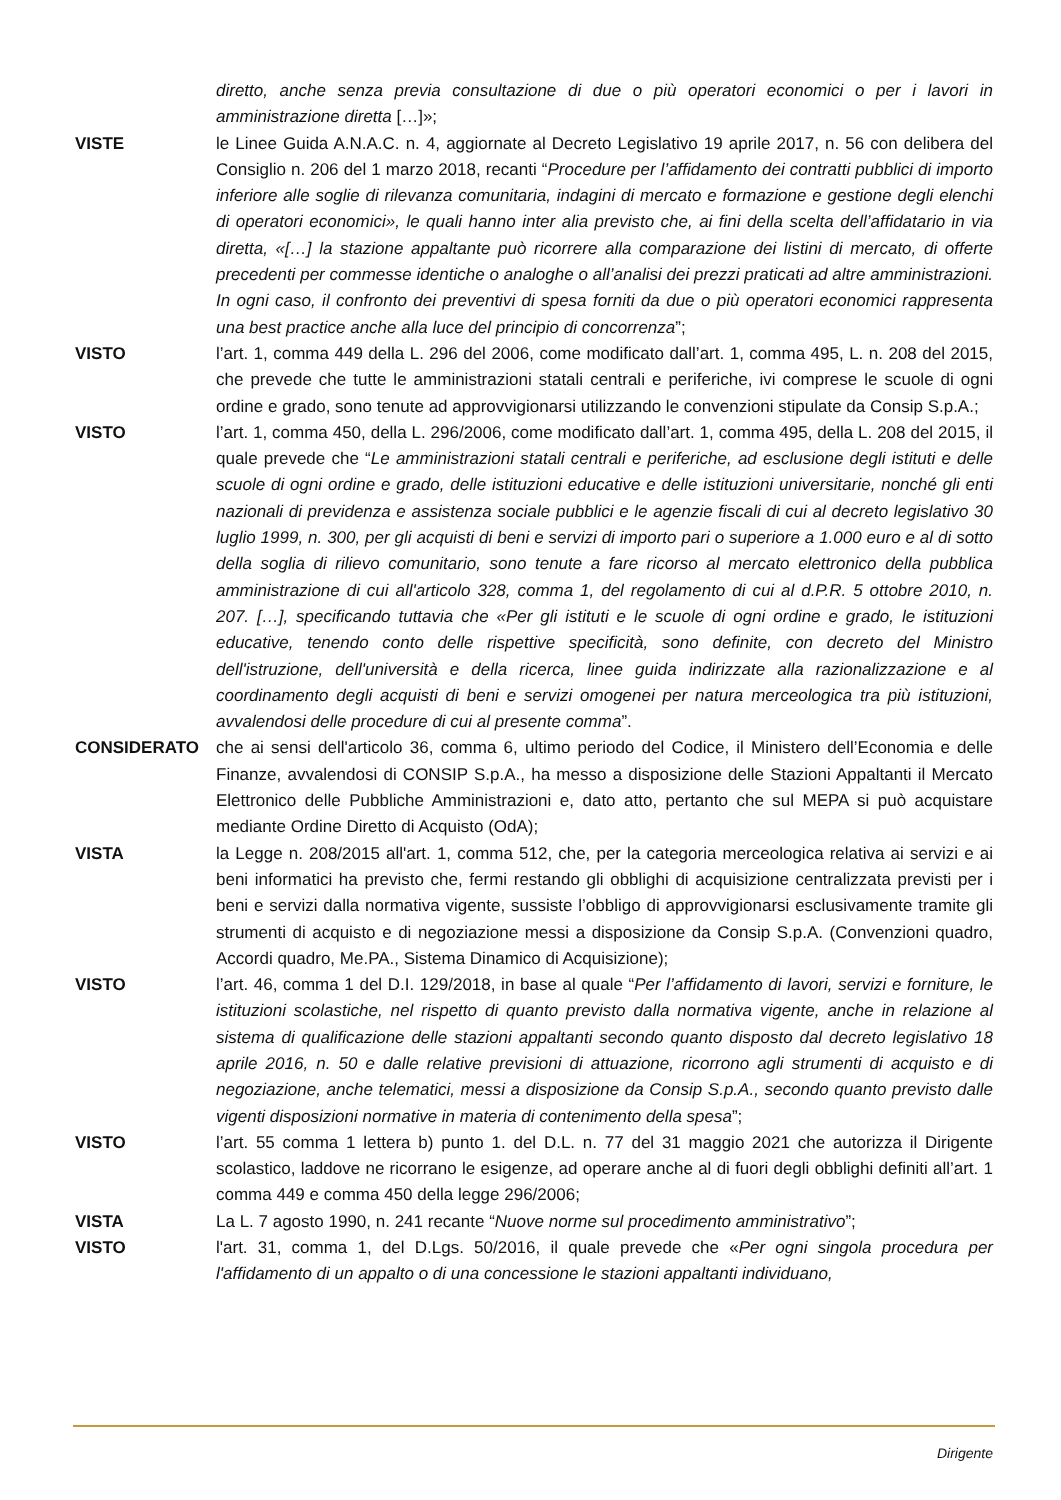diretto, anche senza previa consultazione di due o più operatori economici o per i lavori in amministrazione diretta […]»;
VISTE le Linee Guida A.N.A.C. n. 4, aggiornate al Decreto Legislativo 19 aprile 2017, n. 56 con delibera del Consiglio n. 206 del 1 marzo 2018, recanti “Procedure per l’affidamento dei contratti pubblici di importo inferiore alle soglie di rilevanza comunitaria, indagini di mercato e formazione e gestione degli elenchi di operatori economici», le quali hanno inter alia previsto che, ai fini della scelta dell’affidatario in via diretta, «[…] la stazione appaltante può ricorrere alla comparazione dei listini di mercato, di offerte precedenti per commesse identiche o analoghe o all’analisi dei prezzi praticati ad altre amministrazioni. In ogni caso, il confronto dei preventivi di spesa forniti da due o più operatori economici rappresenta una best practice anche alla luce del principio di concorrenza”;
VISTO l’art. 1, comma 449 della L. 296 del 2006, come modificato dall’art. 1, comma 495, L. n. 208 del 2015, che prevede che tutte le amministrazioni statali centrali e periferiche, ivi comprese le scuole di ogni ordine e grado, sono tenute ad approvvigionarsi utilizzando le convenzioni stipulate da Consip S.p.A.;
VISTO l’art. 1, comma 450, della L. 296/2006, come modificato dall’art. 1, comma 495, della L. 208 del 2015, il quale prevede che “Le amministrazioni statali centrali e periferiche, ad esclusione degli istituti e delle scuole di ogni ordine e grado, delle istituzioni educative e delle istituzioni universitarie, nonché gli enti nazionali di previdenza e assistenza sociale pubblici e le agenzie fiscali di cui al decreto legislativo 30 luglio 1999, n. 300, per gli acquisti di beni e servizi di importo pari o superiore a 1.000 euro e al di sotto della soglia di rilievo comunitario, sono tenute a fare ricorso al mercato elettronico della pubblica amministrazione di cui all'articolo 328, comma 1, del regolamento di cui al d.P.R. 5 ottobre 2010, n. 207. […], specificando tuttavia che «Per gli istituti e le scuole di ogni ordine e grado, le istituzioni educative, tenendo conto delle rispettive specificità, sono definite, con decreto del Ministro dell'istruzione, dell'università e della ricerca, linee guida indirizzate alla razionalizzazione e al coordinamento degli acquisti di beni e servizi omogenei per natura merceologica tra più istituzioni, avvalendosi delle procedure di cui al presente comma”.
CONSIDERATO che ai sensi dell'articolo 36, comma 6, ultimo periodo del Codice, il Ministero dell’Economia e delle Finanze, avvalendosi di CONSIP S.p.A., ha messo a disposizione delle Stazioni Appaltanti il Mercato Elettronico delle Pubbliche Amministrazioni e, dato atto, pertanto che sul MEPA si può acquistare mediante Ordine Diretto di Acquisto (OdA);
VISTA la Legge n. 208/2015 all'art. 1, comma 512, che, per la categoria merceologica relativa ai servizi e ai beni informatici ha previsto che, fermi restando gli obblighi di acquisizione centralizzata previsti per i beni e servizi dalla normativa vigente, sussiste l’obbligo di approvvigionarsi esclusivamente tramite gli strumenti di acquisto e di negoziazione messi a disposizione da Consip S.p.A. (Convenzioni quadro, Accordi quadro, Me.PA., Sistema Dinamico di Acquisizione);
VISTO l’art. 46, comma 1 del D.I. 129/2018, in base al quale “Per l’affidamento di lavori, servizi e forniture, le istituzioni scolastiche, nel rispetto di quanto previsto dalla normativa vigente, anche in relazione al sistema di qualificazione delle stazioni appaltanti secondo quanto disposto dal decreto legislativo 18 aprile 2016, n. 50 e dalle relative previsioni di attuazione, ricorrono agli strumenti di acquisto e di negoziazione, anche telematici, messi a disposizione da Consip S.p.A., secondo quanto previsto dalle vigenti disposizioni normative in materia di contenimento della spesa”;
VISTO l’art. 55 comma 1 lettera b) punto 1. del D.L. n. 77 del 31 maggio 2021 che autorizza il Dirigente scolastico, laddove ne ricorrano le esigenze, ad operare anche al di fuori degli obblighi definiti all’art. 1 comma 449 e comma 450 della legge 296/2006;
VISTA La L. 7 agosto 1990, n. 241 recante “Nuove norme sul procedimento amministrativo”;
VISTO l'art. 31, comma 1, del D.Lgs. 50/2016, il quale prevede che «Per ogni singola procedura per l'affidamento di un appalto o di una concessione le stazioni appaltanti individuano,
Dirigente